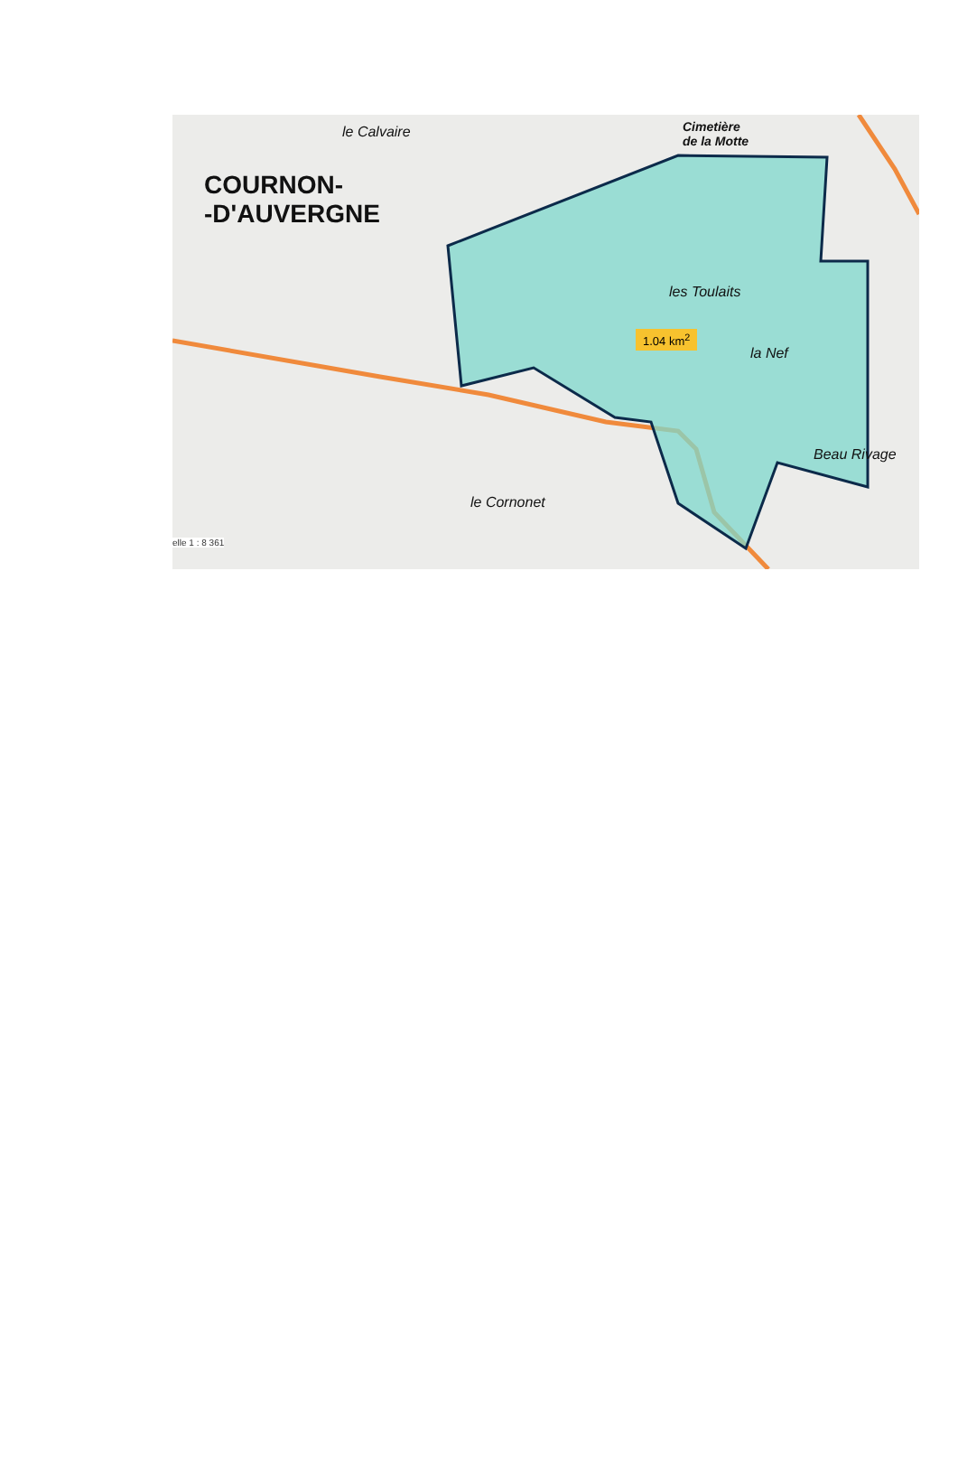le Calvaire
COURNON-
-D'AUVERGNE
Cimetière
de la Motte
les Toulaits
la Nef
Beau Rivage
le Cornonet
1.04 km<sup>2</sup>
elle 1 : 8 361